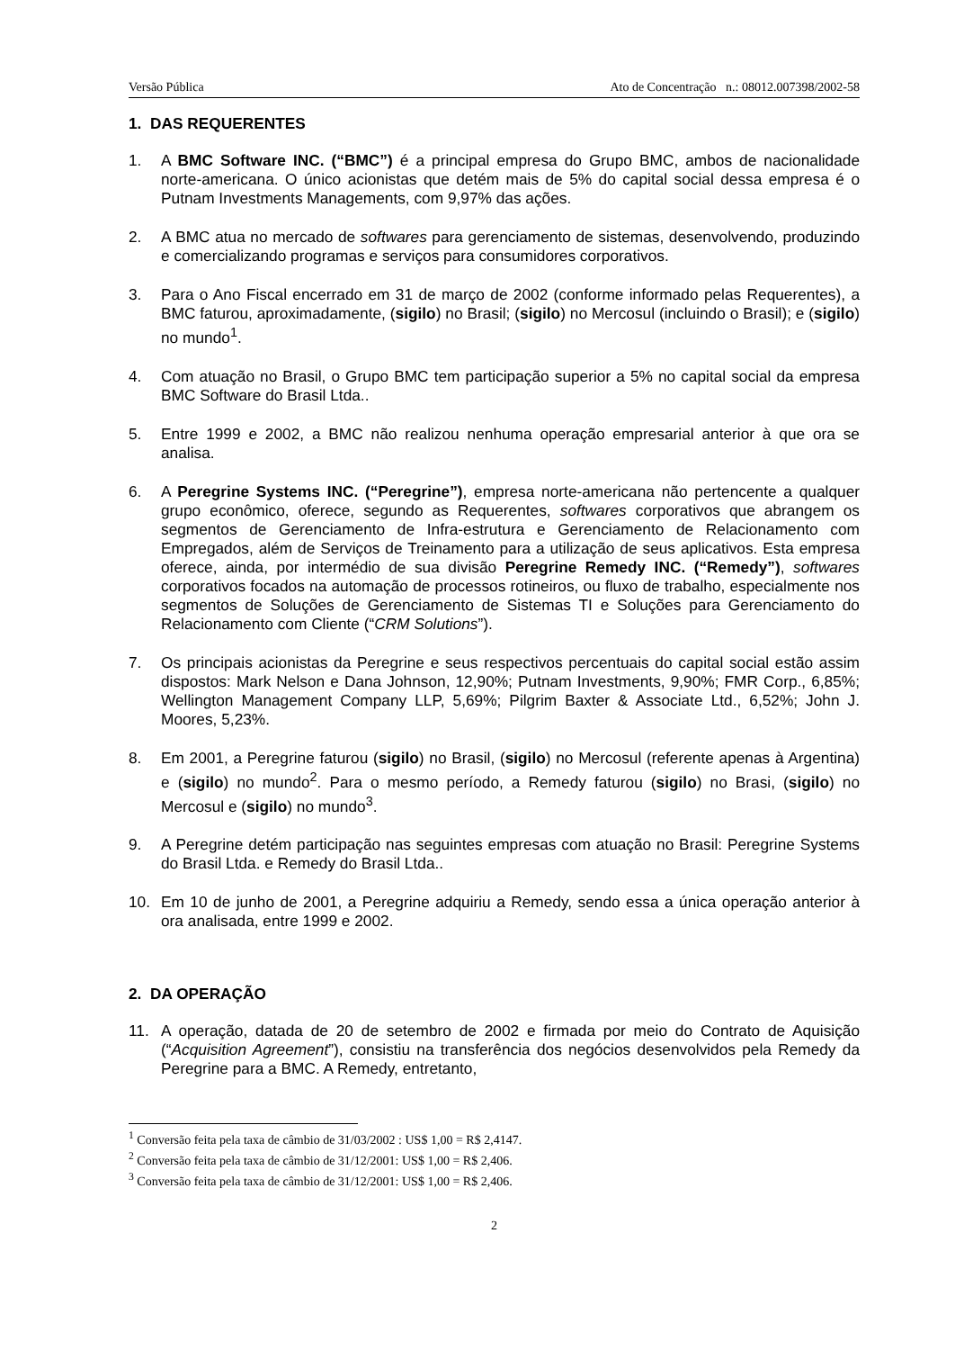Versão Pública Ato de Concentração n.: 08012.007398/2002-58
1. DAS REQUERENTES
1. A BMC Software INC. (“BMC”) é a principal empresa do Grupo BMC, ambos de nacionalidade norte-americana. O único acionistas que detém mais de 5% do capital social dessa empresa é o Putnam Investments Managements, com 9,97% das ações.
2. A BMC atua no mercado de softwares para gerenciamento de sistemas, desenvolvendo, produzindo e comercializando programas e serviços para consumidores corporativos.
3. Para o Ano Fiscal encerrado em 31 de março de 2002 (conforme informado pelas Requerentes), a BMC faturou, aproximadamente, (sigilo) no Brasil; (sigilo) no Mercosul (incluindo o Brasil); e (sigilo) no mundo<sup>1</sup>.
4. Com atuação no Brasil, o Grupo BMC tem participação superior a 5% no capital social da empresa BMC Software do Brasil Ltda..
5. Entre 1999 e 2002, a BMC não realizou nenhuma operação empresarial anterior à que ora se analisa.
6. A Peregrine Systems INC. (“Peregrine”), empresa norte-americana não pertencente a qualquer grupo econômico, oferece, segundo as Requerentes, softwares corporativos que abrangem os segmentos de Gerenciamento de Infra-estrutura e Gerenciamento de Relacionamento com Empregados, além de Serviços de Treinamento para a utilização de seus aplicativos. Esta empresa oferece, ainda, por intermédio de sua divisão Peregrine Remedy INC. (“Remedy”), softwares corporativos focados na automação de processos rotineiros, ou fluxo de trabalho, especialmente nos segmentos de Soluções de Gerenciamento de Sistemas TI e Soluções para Gerenciamento do Relacionamento com Cliente (“CRM Solutions”).
7. Os principais acionistas da Peregrine e seus respectivos percentuais do capital social estão assim dispostos: Mark Nelson e Dana Johnson, 12,90%; Putnam Investments, 9,90%; FMR Corp., 6,85%; Wellington Management Company LLP, 5,69%; Pilgrim Baxter & Associate Ltd., 6,52%; John J. Moores, 5,23%.
8. Em 2001, a Peregrine faturou (sigilo) no Brasil, (sigilo) no Mercosul (referente apenas à Argentina) e (sigilo) no mundo<sup>2</sup>. Para o mesmo período, a Remedy faturou (sigilo) no Brasi, (sigilo) no Mercosul e (sigilo) no mundo<sup>3</sup>.
9. A Peregrine detém participação nas seguintes empresas com atuação no Brasil: Peregrine Systems do Brasil Ltda. e Remedy do Brasil Ltda..
10. Em 10 de junho de 2001, a Peregrine adquiriu a Remedy, sendo essa a única operação anterior à ora analisada, entre 1999 e 2002.
2. DA OPERAÇÃO
11. A operação, datada de 20 de setembro de 2002 e firmada por meio do Contrato de Aquisição (“Acquisition Agreement”), consistiu na transferência dos negócios desenvolvidos pela Remedy da Peregrine para a BMC. A Remedy, entretanto,
<sup>1</sup> Conversão feita pela taxa de câmbio de 31/03/2002 : US$ 1,00 = R$ 2,4147.
<sup>2</sup> Conversão feita pela taxa de câmbio de 31/12/2001: US$ 1,00 = R$ 2,406.
<sup>3</sup> Conversão feita pela taxa de câmbio de 31/12/2001: US$ 1,00 = R$ 2,406.
2